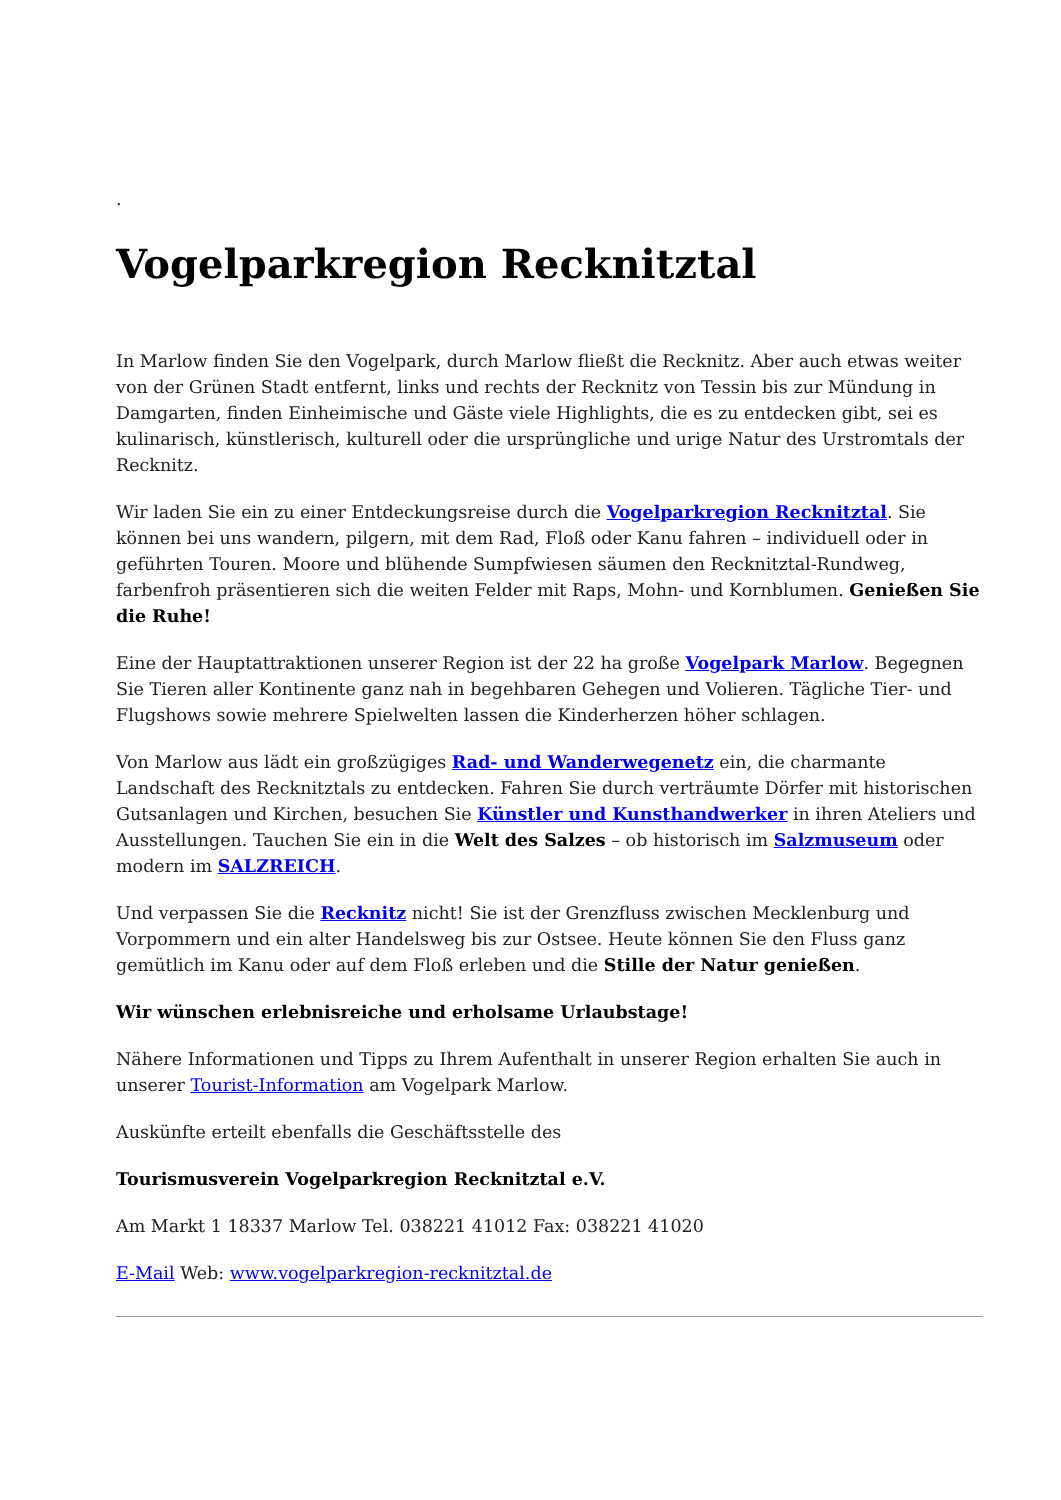.
Vogelparkregion Recknitztal
In Marlow finden Sie den Vogelpark, durch Marlow fließt die Recknitz. Aber auch etwas weiter von der Grünen Stadt entfernt, links und rechts der Recknitz von Tessin bis zur Mündung in Damgarten, finden Einheimische und Gäste viele Highlights, die es zu entdecken gibt, sei es kulinarisch, künstlerisch, kulturell oder die ursprüngliche und urige Natur des Urstromtals der Recknitz.
Wir laden Sie ein zu einer Entdeckungsreise durch die Vogelparkregion Recknitztal. Sie können bei uns wandern, pilgern, mit dem Rad, Floß oder Kanu fahren – individuell oder in geführten Touren. Moore und blühende Sumpfwiesen säumen den Recknitztal-Rundweg, farbenfroh präsentieren sich die weiten Felder mit Raps, Mohn- und Kornblumen. Genießen Sie die Ruhe!
Eine der Hauptattraktionen unserer Region ist der 22 ha große Vogelpark Marlow. Begegnen Sie Tieren aller Kontinente ganz nah in begehbaren Gehegen und Volieren. Tägliche Tier- und Flugshows sowie mehrere Spielwelten lassen die Kinderherzen höher schlagen.
Von Marlow aus lädt ein großzügiges Rad- und Wanderwegenetz ein, die charmante Landschaft des Recknitztals zu entdecken. Fahren Sie durch verträumte Dörfer mit historischen Gutsanlagen und Kirchen, besuchen Sie Künstler und Kunsthandwerker in ihren Ateliers und Ausstellungen. Tauchen Sie ein in die Welt des Salzes – ob historisch im Salzmuseum oder modern im SALZREICH.
Und verpassen Sie die Recknitz nicht! Sie ist der Grenzfluss zwischen Mecklenburg und Vorpommern und ein alter Handelsweg bis zur Ostsee. Heute können Sie den Fluss ganz gemütlich im Kanu oder auf dem Floß erleben und die Stille der Natur genießen.
Wir wünschen erlebnisreiche und erholsame Urlaubstage!
Nähere Informationen und Tipps zu Ihrem Aufenthalt in unserer Region erhalten Sie auch in unserer Tourist-Information am Vogelpark Marlow.
Auskünfte erteilt ebenfalls die Geschäftsstelle des
Tourismusverein Vogelparkregion Recknitztal e.V.
Am Markt 1 18337 Marlow Tel. 038221 41012 Fax: 038221 41020
E-Mail Web: www.vogelparkregion-recknitztal.de